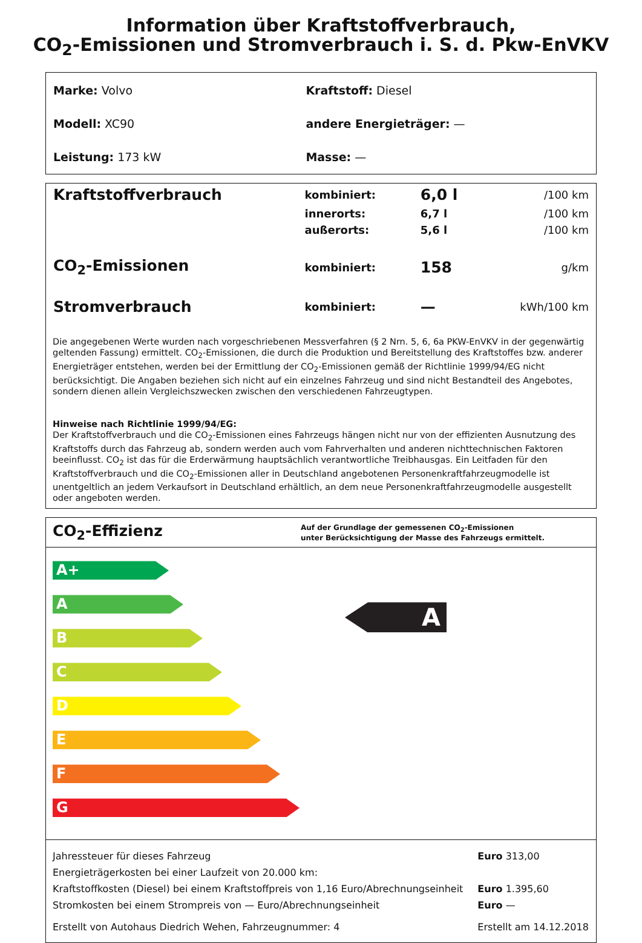Information über Kraftstoffverbrauch,
CO<sub>2</sub>-Emissionen und Stromverbrauch i. S. d. Pkw-EnVKV
| Marke: Volvo | Kraftstoff: Diesel |
| Modell: XC90 | andere Energieträger: — |
| Leistung: 173 kW | Masse: — |
| Kraftstoffverbrauch | kombiniert: | 6,0 l | /100 km |
| | innerorts: | 6,7 l | /100 km |
| | außerorts: | 5,6 l | /100 km |
| CO<sub>2</sub>-Emissionen | kombiniert: | 158 | g/km |
| Stromverbrauch | kombiniert: | — | kWh/100 km |
Die angegebenen Werte wurden nach vorgeschriebenen Messverfahren (§ 2 Nrn. 5, 6, 6a PKW-EnVKV in der gegenwärtig geltenden Fassung) ermittelt. CO<sub>2</sub>-Emissionen, die durch die Produktion und Bereitstellung des Kraftstoffes bzw. anderer Energieträger entstehen, werden bei der Ermittlung der CO<sub>2</sub>-Emissionen gemäß der Richtlinie 1999/94/EG nicht berücksichtigt. Die Angaben beziehen sich nicht auf ein einzelnes Fahrzeug und sind nicht Bestandteil des Angebotes, sondern dienen allein Vergleichszwecken zwischen den verschiedenen Fahrzeugtypen.
Hinweise nach Richtlinie 1999/94/EG:
Der Kraftstoffverbrauch und die CO<sub>2</sub>-Emissionen eines Fahrzeugs hängen nicht nur von der effizienten Ausnutzung des Kraftstoffs durch das Fahrzeug ab, sondern werden auch vom Fahrverhalten und anderen nichttechnischen Faktoren beeinflusst. CO<sub>2</sub> ist das für die Erderwärmung hauptsächlich verantwortliche Treibhausgas. Ein Leitfaden für den Kraftstoffverbrauch und die CO<sub>2</sub>-Emissionen aller in Deutschland angebotenen Personenkraftfahrzeugmodelle ist unentgeltlich an jedem Verkaufsort in Deutschland erhältlich, an dem neue Personenkraftfahrzeugmodelle ausgestellt oder angeboten werden.
CO<sub>2</sub>-Effizienz
Auf der Grundlage der gemessenen CO<sub>2</sub>-Emissionen
unter Berücksichtigung der Masse des Fahrzeugs ermittelt.
A+
A
B
C
D
E
F
G
A
| Jahressteuer für dieses Fahrzeug | Euro 313,00 |
| Energieträgerkosten bei einer Laufzeit von 20.000 km: | |
| Kraftstoffkosten (Diesel) bei einem Kraftstoffpreis von 1,16 Euro/Abrechnungseinheit | Euro 1.395,60 |
| Stromkosten bei einem Strompreis von — Euro/Abrechnungseinheit | Euro — |
| Erstellt von Autohaus Diedrich Wehen, Fahrzeugnummer: 4 | Erstellt am 14.12.2018 |